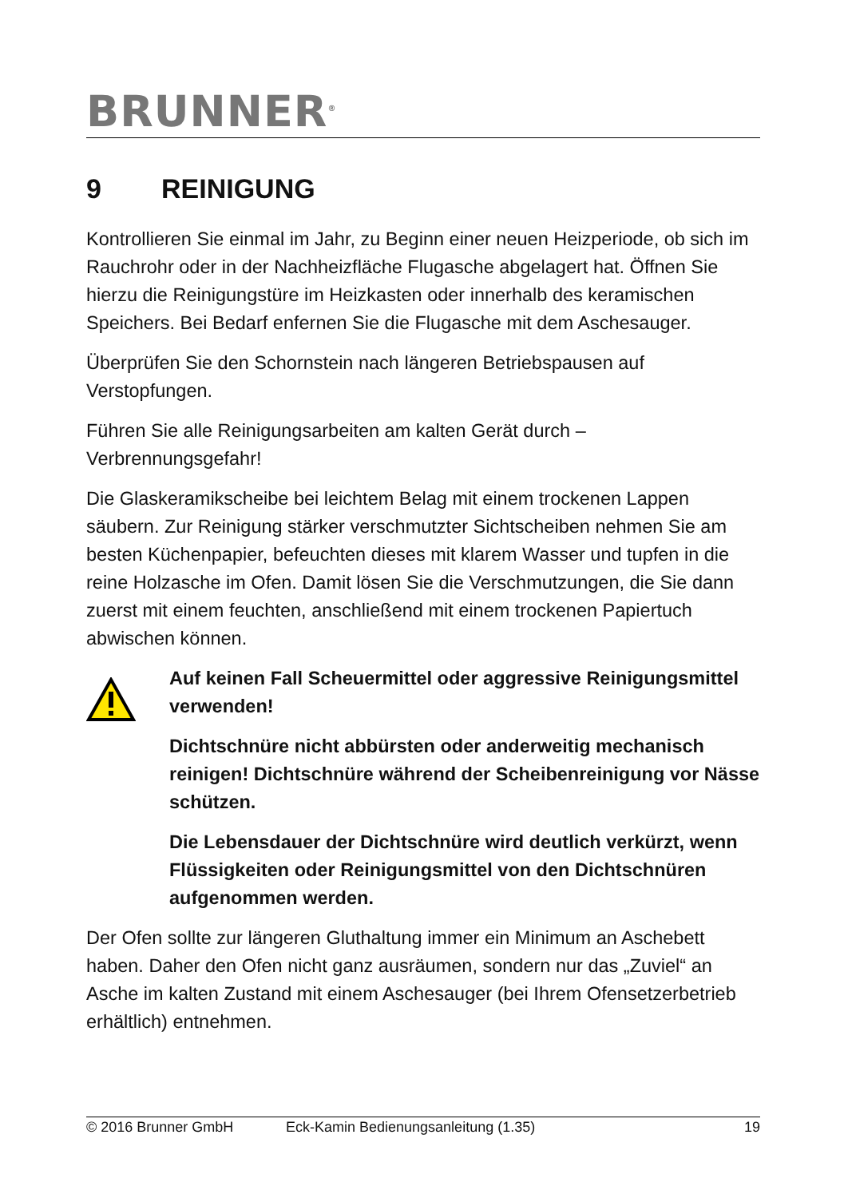BRUNNER<sup>®</sup>
9 REINIGUNG
Kontrollieren Sie einmal im Jahr, zu Beginn einer neuen Heizperiode, ob sich im Rauchrohr oder in der Nachheizfläche Flugasche abgelagert hat. Öffnen Sie hierzu die Reinigungstüre im Heizkasten oder innerhalb des keramischen Speichers. Bei Bedarf enfernen Sie die Flugasche mit dem Aschesauger.
Überprüfen Sie den Schornstein nach längeren Betriebspausen auf Verstopfungen.
Führen Sie alle Reinigungsarbeiten am kalten Gerät durch – Verbrennungsgefahr!
Die Glaskeramikscheibe bei leichtem Belag mit einem trockenen Lappen säubern. Zur Reinigung stärker verschmutzter Sichtscheiben nehmen Sie am besten Küchenpapier, befeuchten dieses mit klarem Wasser und tupfen in die reine Holzasche im Ofen. Damit lösen Sie die Verschmutzungen, die Sie dann zuerst mit einem feuchten, anschließend mit einem trockenen Papiertuch abwischen können.
Auf keinen Fall Scheuermittel oder aggressive Reinigungsmittel verwenden!
Dichtschnüre nicht abbürsten oder anderweitig mechanisch reinigen! Dichtschnüre während der Scheibenreinigung vor Nässe schützen.
Die Lebensdauer der Dichtschnüre wird deutlich verkürzt, wenn Flüssigkeiten oder Reinigungsmittel von den Dichtschnüren aufgenommen werden.
Der Ofen sollte zur längeren Gluthaltung immer ein Minimum an Aschebett haben. Daher den Ofen nicht ganz ausräumen, sondern nur das „Zuviel“ an Asche im kalten Zustand mit einem Aschesauger (bei Ihrem Ofensetzerbetrieb erhältlich) entnehmen.
© 2016 Brunner GmbH Eck-Kamin Bedienungsanleitung (1.35) 19